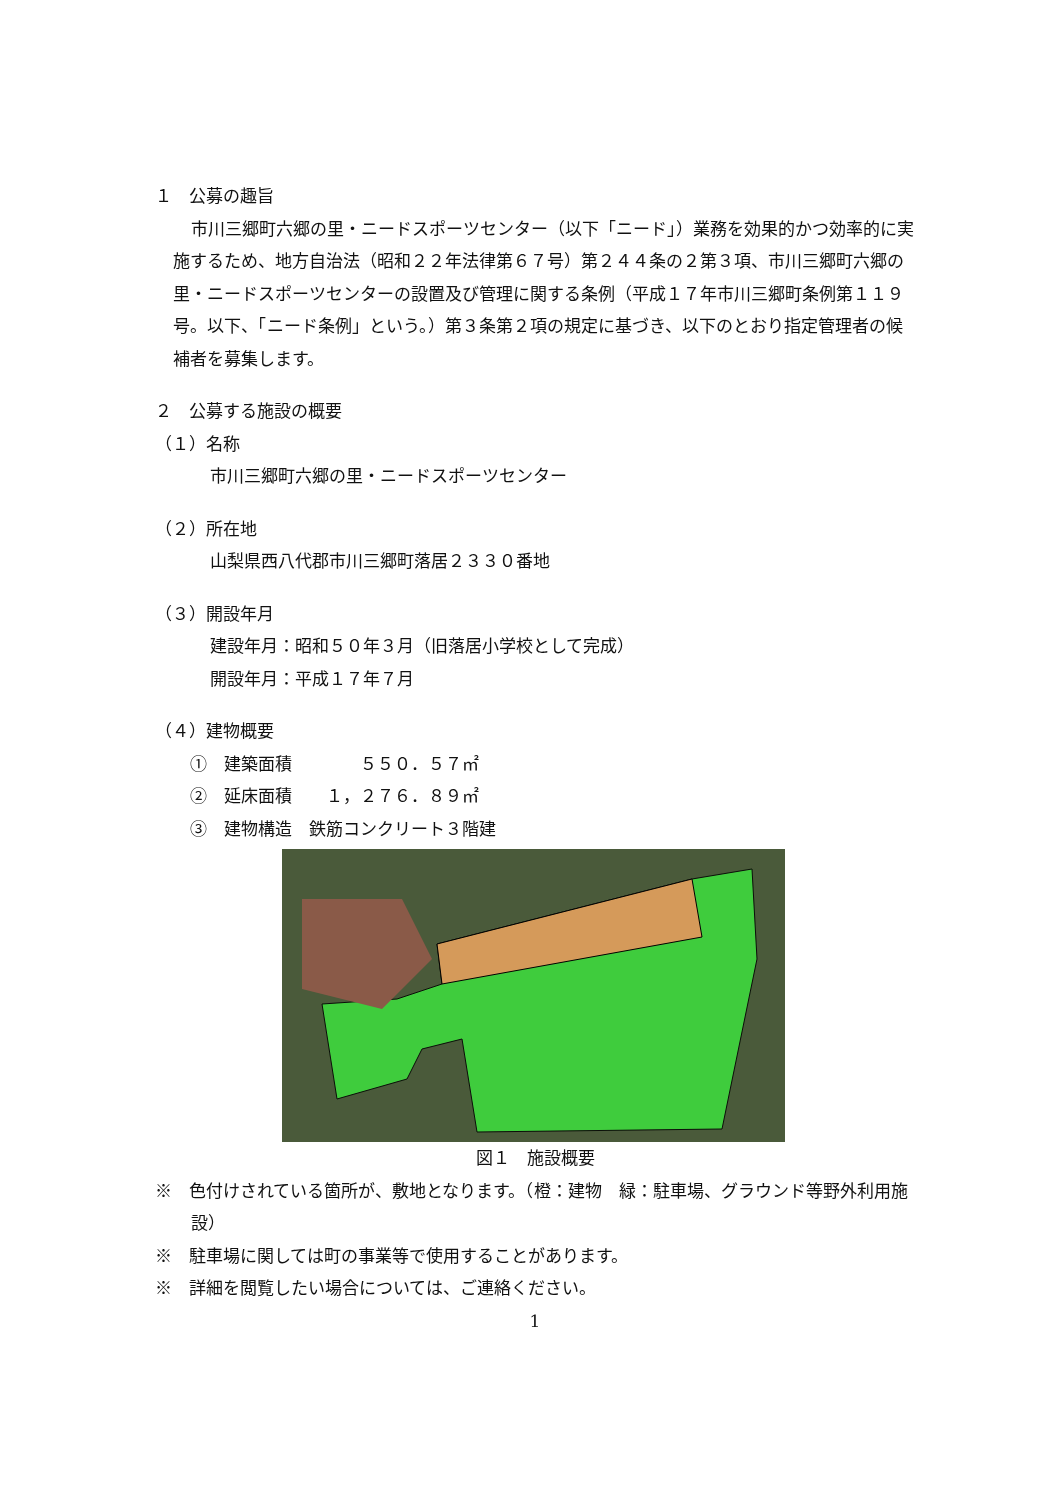１　公募の趣旨
市川三郷町六郷の里・ニードスポーツセンター（以下「ニード」）業務を効果的かつ効率的に実施するため、地方自治法（昭和２２年法律第６７号）第２４４条の２第３項、市川三郷町六郷の里・ニードスポーツセンターの設置及び管理に関する条例（平成１７年市川三郷町条例第１１９号。以下、「ニード条例」という。）第３条第２項の規定に基づき、以下のとおり指定管理者の候補者を募集します。
２　公募する施設の概要
（１）名称
市川三郷町六郷の里・ニードスポーツセンター
（２）所在地
山梨県西八代郡市川三郷町落居２３３０番地
（３）開設年月
建設年月：昭和５０年３月（旧落居小学校として完成）
開設年月：平成１７年７月
（４）建物概要
①　建築面積　　　　５５０．５７㎡
②　延床面積　　１，２７６．８９㎡
③　建物構造　鉄筋コンクリート３階建
図１　施設概要
※　色付けされている箇所が、敷地となります。（橙：建物　緑：駐車場、グラウンド等野外利用施設）
※　駐車場に関しては町の事業等で使用することがあります。
※　詳細を閲覧したい場合については、ご連絡ください。
1